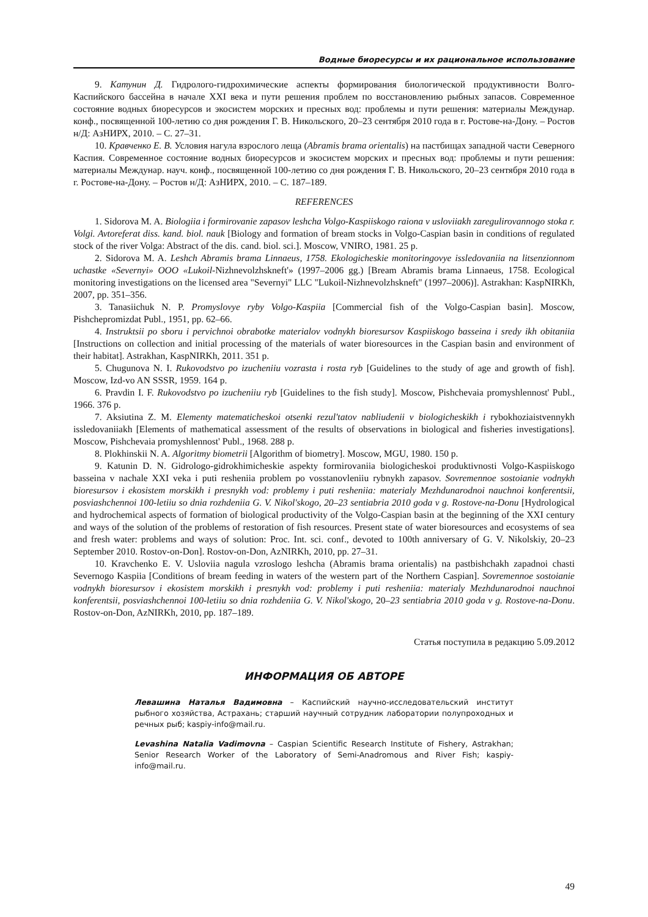Водные биоресурсы и их рациональное использование
9. Катунин Д. Гидролого-гидрохимические аспекты формирования биологической продуктивности Волго-Каспийского бассейна в начале XXI века и пути решения проблем по восстановлению рыбных запасов. Современное состояние водных биоресурсов и экосистем морских и пресных вод: проблемы и пути решения: материалы Междунар. конф., посвященной 100-летию со дня рождения Г. В. Никольского, 20–23 сентября 2010 года в г. Ростове-на-Дону. – Ростов н/Д: АзНИРХ, 2010. – С. 27–31.
10. Кравченко Е. В. Условия нагула взрослого леща (Abramis brama orientalis) на пастбищах западной части Северного Каспия. Современное состояние водных биоресурсов и экосистем морских и пресных вод: проблемы и пути решения: материалы Междунар. науч. конф., посвященной 100-летию со дня рождения Г. В. Никольского, 20–23 сентября 2010 года в г. Ростове-на-Дону. – Ростов н/Д: АзНИРХ, 2010. – С. 187–189.
REFERENCES
1. Sidorova M. A. Biologiia i formirovanie zapasov leshcha Volgo-Kaspiiskogo raiona v usloviiakh zaregulirovannogo stoka r. Volgi. Avtoreferat diss. kand. biol. nauk [Biology and formation of bream stocks in Volgo-Caspian basin in conditions of regulated stock of the river Volga: Abstract of the dis. cand. biol. sci.]. Moscow, VNIRO, 1981. 25 p.
2. Sidorova M. A. Leshch Abramis brama Linnaeus, 1758. Ekologicheskie monitoringovye issledovaniia na litsenzionnom uchastke «Severnyi» OOO «Lukoil-Nizhnevolzhskneft'» (1997–2006 gg.) [Bream Abramis brama Linnaeus, 1758. Ecological monitoring investigations on the licensed area "Severnyi" LLC "Lukoil-Nizhnevolzhskneft" (1997–2006)]. Astrakhan: KaspNIRKh, 2007, pp. 351–356.
3. Tanasiichuk N. P. Promyslovye ryby Volgo-Kaspiia [Commercial fish of the Volgo-Caspian basin]. Moscow, Pishchepromizdat Publ., 1951, pp. 62–66.
4. Instruktsii po sboru i pervichnoi obrabotke materialov vodnykh bioresursov Kaspiiskogo basseina i sredy ikh obitaniia [Instructions on collection and initial processing of the materials of water bioresources in the Caspian basin and environment of their habitat]. Astrakhan, KaspNIRKh, 2011. 351 p.
5. Chugunova N. I. Rukovodstvo po izucheniiu vozrasta i rosta ryb [Guidelines to the study of age and growth of fish]. Moscow, Izd-vo AN SSSR, 1959. 164 p.
6. Pravdin I. F. Rukovodstvo po izucheniiu ryb [Guidelines to the fish study]. Moscow, Pishchevaia promyshlennost' Publ., 1966. 376 p.
7. Aksiutina Z. M. Elementy matematicheskoi otsenki rezul'tatov nabliudenii v biologicheskikh i rybokhoziaistvennykh issledovaniiakh [Elements of mathematical assessment of the results of observations in biological and fisheries investigations]. Moscow, Pishchevaia promyshlennost' Publ., 1968. 288 p.
8. Plokhinskii N. A. Algoritmy biometrii [Algorithm of biometry]. Moscow, MGU, 1980. 150 p.
9. Katunin D. N. Gidrologo-gidrokhimicheskie aspekty formirovaniia biologicheskoi produktivnosti Volgo-Kaspiiskogo basseina v nachale XXI veka i puti resheniia problem po vosstanovleniiu rybnykh zapasov. Sovremennoe sostoianie vodnykh bioresursov i ekosistem morskikh i presnykh vod: problemy i puti resheniia: materialy Mezhdunarodnoi nauchnoi konferentsii, posviashchennoi 100-letiiu so dnia rozhdeniia G. V. Nikol'skogo, 20–23 sentiabria 2010 goda v g. Rostove-na-Donu [Hydrological and hydrochemical aspects of formation of biological productivity of the Volgo-Caspian basin at the beginning of the XXI century and ways of the solution of the problems of restoration of fish resources. Present state of water bioresources and ecosystems of sea and fresh water: problems and ways of solution: Proc. Int. sci. conf., devoted to 100th anniversary of G. V. Nikolskiy, 20–23 September 2010. Rostov-on-Don]. Rostov-on-Don, AzNIRKh, 2010, pp. 27–31.
10. Kravchenko E. V. Usloviia nagula vzroslogo leshcha (Abramis brama orientalis) na pastbishchakh zapadnoi chasti Severnogo Kaspiia [Conditions of bream feeding in waters of the western part of the Northern Caspian]. Sovremennoe sostoianie vodnykh bioresursov i ekosistem morskikh i presnykh vod: problemy i puti resheniia: materialy Mezhdunarodnoi nauchnoi konferentsii, posviashchennoi 100-letiiu so dnia rozhdeniia G. V. Nikol'skogo, 20–23 sentiabria 2010 goda v g. Rostove-na-Donu. Rostov-on-Don, AzNIRKh, 2010, pp. 187–189.
Статья поступила в редакцию 5.09.2012
ИНФОРМАЦИЯ ОБ АВТОРЕ
Левашина Наталья Вадимовна – Каспийский научно-исследовательский институт рыбного хозяйства, Астрахань; старший научный сотрудник лаборатории полупроходных и речных рыб; kaspiy-info@mail.ru.
Levashina Natalia Vadimovna – Caspian Scientific Research Institute of Fishery, Astrakhan; Senior Research Worker of the Laboratory of Semi-Anadromous and River Fish; kaspiy-info@mail.ru.
49